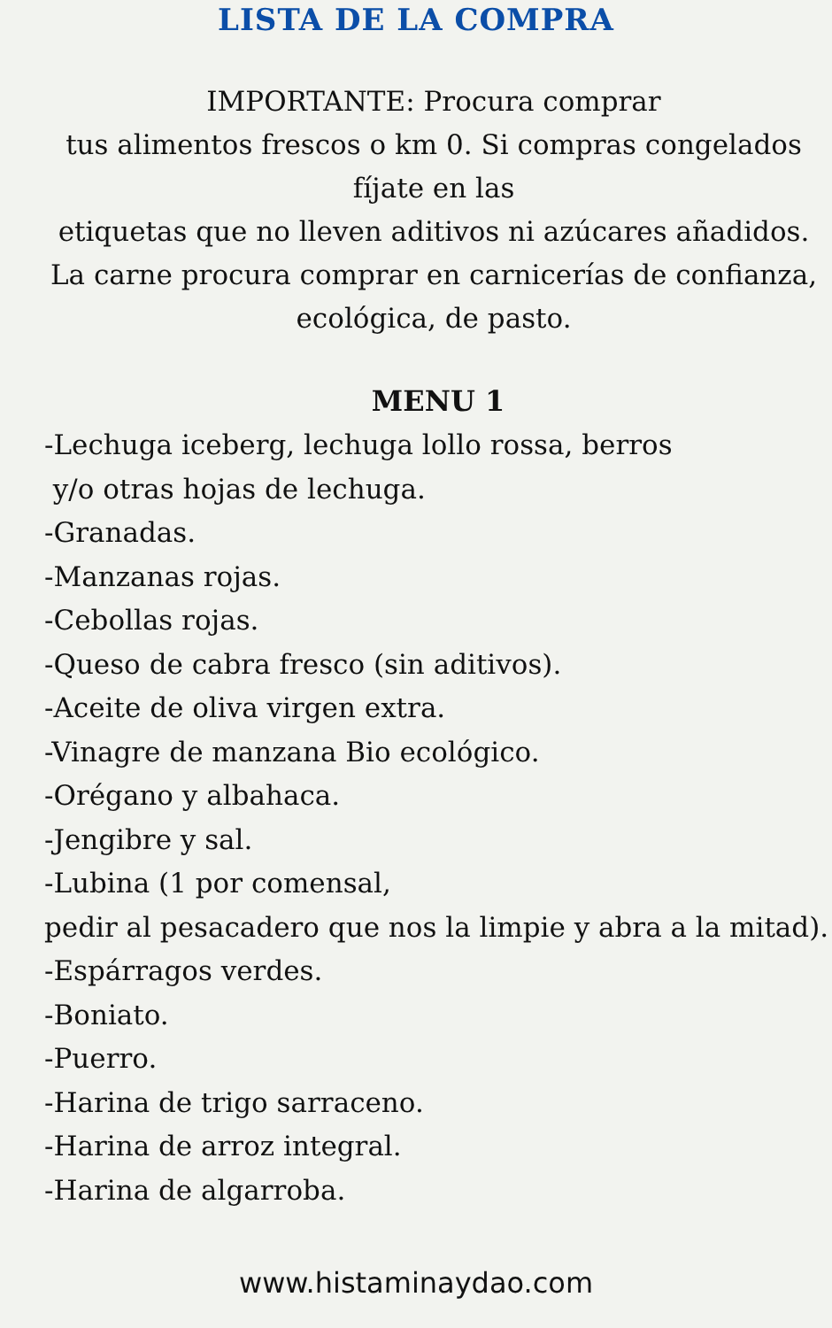LISTA DE LA COMPRA
IMPORTANTE: Procura comprar
tus alimentos frescos o km 0. Si compras congelados fíjate en las
etiquetas que no lleven aditivos ni azúcares añadidos.
La carne procura comprar en carnicerías de confianza, ecológica, de pasto.
MENU 1
-Lechuga iceberg, lechuga lollo rossa, berros
y/o otras hojas de lechuga.
-Granadas.
-Manzanas rojas.
-Cebollas rojas.
-Queso de cabra fresco (sin aditivos).
-Aceite de oliva virgen extra.
-Vinagre de manzana Bio ecológico.
-Orégano y albahaca.
-Jengibre y sal.
-Lubina (1 por comensal,
pedir al pesacadero que nos la limpie y abra a la mitad).
-Espárragos verdes.
-Boniato.
-Puerro.
-Harina de trigo sarraceno.
-Harina de arroz integral.
-Harina de algarroba.
www.histaminaydao.com